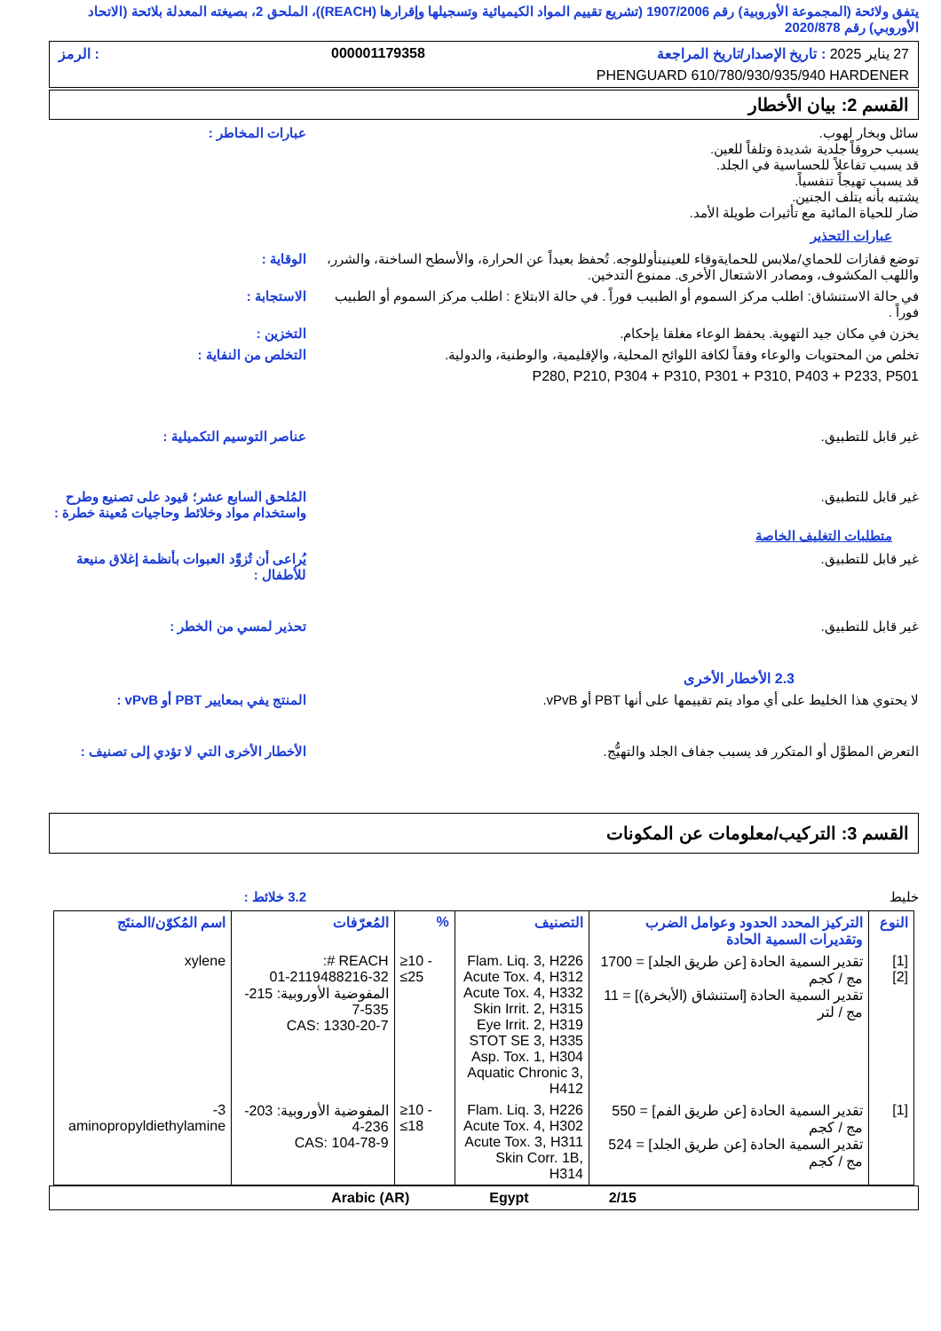يتفق ولائحة (المجموعة الأوروبية) رقم 1907/2006 (تشريع تقييم المواد الكيميائية وتسجيلها وإقرارها (REACH))، الملحق 2، بصيغته المعدلة بلائحة (الاتحاد الأوروبي) رقم 2020/878
27 يناير 2025 : تاريخ الإصدار/تاريخ المراجعة 000001179358: الرمز
PHENGUARD 610/780/930/935/940 HARDENER
القسم 2: بيان الأخطار
سائل وبخار لهوب.
يسبب حروقاً جلدية شديدة وتلفاً للعين.
قد يسبب تفاعلاً للحساسية في الجلد.
قد يسبب تهيجاً تنفسياً.
يشتبه بأنه يتلف الجنين.
ضار للحياة المائية مع تأثيرات طويلة الأمد.
عبارات المخاطر :
عبارات التحذير
توضع قفازات للحماي/ملابس للحمايةوقاء للعينينأوللوجه. تُحفظ بعيداً عن الحرارة، والأسطح الساخنة، والشرر، واللهب المكشوف، ومصادر الاشتعال الأخرى. ممنوع التدخين.
الوقاية :
في حالة الاستنشاق: اطلب مركز السموم أو الطبيب فوراً . في حالة الابتلاع : اطلب مركز السموم أو الطبيب فوراً .
الاستجابة :
يخزن في مكان جيد التهوية. يحفظ الوعاء مغلقا بإحكام.
التخزين :
تخلص من المحتويات والوعاء وفقاً لكافة اللوائح المحلية، والإقليمية، والوطنية، والدولية.
التخلص من النفاية :
P280, P210, P304 + P310, P301 + P310, P403 + P233, P501
غير قابل للتطبيق. عناصر التوسيم التكميلية :
غير قابل للتطبيق. المُلحق السابع عشر؛ قيود على تصنيع وطرح واستخدام مواد وخلائط وحاجيات مُعينة خطرة :
متطلبات التغليف الخاصة
غير قابل للتطبيق. يُراعى أن تُزوَّد العبوات بأنظمة إغلاق منيعة للأطفال :
غير قابل للتطبيق. تحذير لمسي من الخطر :
2.3 الأخطار الأخرى
لا يحتوي هذا الخليط على أي مواد يتم تقييمها على أنها PBT أو vPvB.
المنتج يفي بمعايير PBT أو vPvB :
التعرض المطوَّل أو المتكرر قد يسبب جفاف الجلد والتهيُّج.
الأخطار الأخرى التي لا تؤدي إلى تصنيف :
القسم 3: التركيب/معلومات عن المكونات
خليط 3.2 خلائط :
| النوع | التركيز المحدد الحدود وعوامل الضرب وتقديرات السمية الحادة | التصنيف | % | المُعرّفات | اسم المُكوّن/المنتَج |
| --- | --- | --- | --- | --- | --- |
| [1] [2] | تقدير السمية الحادة [عن طريق الجلد] = 1700 مج / كجم تقدير السمية الحادة [استنشاق (الأبخرة)] = 11 مج / لتر | Flam. Liq. 3, H226 Acute Tox. 4, H312 Acute Tox. 4, H332 Skin Irrit. 2, H315 Eye Irrit. 2, H319 STOT SE 3, H335 Asp. Tox. 1, H304 Aquatic Chronic 3, H412 | ≥10 - ≤25 | REACH #: 01-2119488216-32 المفوضية الأوروبية: 215-535-7 CAS: 1330-20-7 | xylene |
| [1] | تقدير السمية الحادة [عن طريق الفم] = 550 مج / كجم تقدير السمية الحادة [عن طريق الجلد] = 524 مج / كجم | Flam. Liq. 3, H226 Acute Tox. 4, H302 Acute Tox. 3, H311 Skin Corr. 1B, H314 | ≥10 - ≤18 | المفوضية الأوروبية: 203-236-4 CAS: 104-78-9 | 3-aminopropyldiethylamine |
2/15 Egypt Arabic (AR)